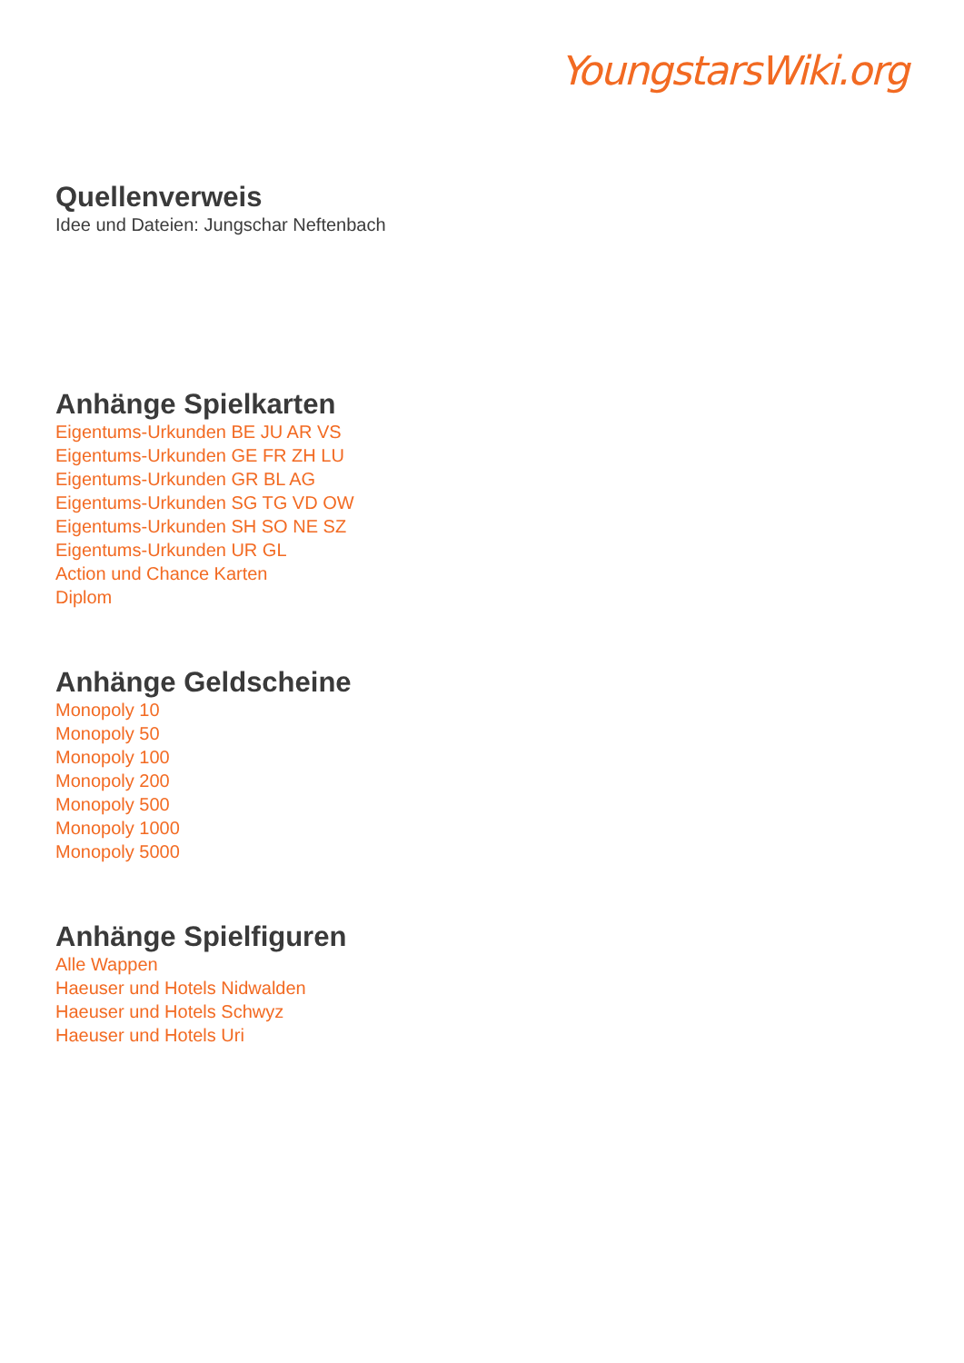YoungstarsWiki.org
Quellenverweis
Idee und Dateien: Jungschar Neftenbach
Anhänge Spielkarten
Eigentums-Urkunden BE JU AR VS
Eigentums-Urkunden GE FR ZH LU
Eigentums-Urkunden GR BL AG
Eigentums-Urkunden SG TG VD OW
Eigentums-Urkunden SH SO NE SZ
Eigentums-Urkunden UR GL
Action und Chance Karten
Diplom
Anhänge Geldscheine
Monopoly 10
Monopoly 50
Monopoly 100
Monopoly 200
Monopoly 500
Monopoly 1000
Monopoly 5000
Anhänge Spielfiguren
Alle Wappen
Haeuser und Hotels Nidwalden
Haeuser und Hotels Schwyz
Haeuser und Hotels Uri